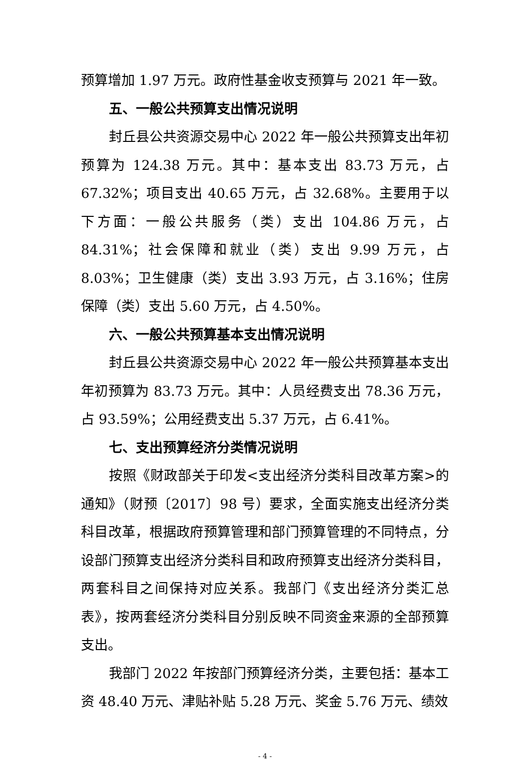预算增加 1.97 万元。政府性基金收支预算与 2021 年一致。
五、一般公共预算支出情况说明
封丘县公共资源交易中心 2022 年一般公共预算支出年初预算为 124.38 万元。其中：基本支出 83.73 万元，占 67.32%；项目支出 40.65 万元，占 32.68%。主要用于以下方面：一般公共服务（类）支出 104.86 万元，占 84.31%；社会保障和就业（类）支出 9.99 万元，占 8.03%；卫生健康（类）支出 3.93 万元，占 3.16%；住房保障（类）支出 5.60 万元，占 4.50%。
六、一般公共预算基本支出情况说明
封丘县公共资源交易中心 2022 年一般公共预算基本支出年初预算为 83.73 万元。其中：人员经费支出 78.36 万元，占 93.59%；公用经费支出 5.37 万元，占 6.41%。
七、支出预算经济分类情况说明
按照《财政部关于印发<支出经济分类科目改革方案>的通知》（财预〔2017〕98 号）要求，全面实施支出经济分类科目改革，根据政府预算管理和部门预算管理的不同特点，分设部门预算支出经济分类科目和政府预算支出经济分类科目，两套科目之间保持对应关系。我部门《支出经济分类汇总表》，按两套经济分类科目分别反映不同资金来源的全部预算支出。
我部门 2022 年按部门预算经济分类，主要包括：基本工资 48.40 万元、津贴补贴 5.28 万元、奖金 5.76 万元、绩效
- 4 -